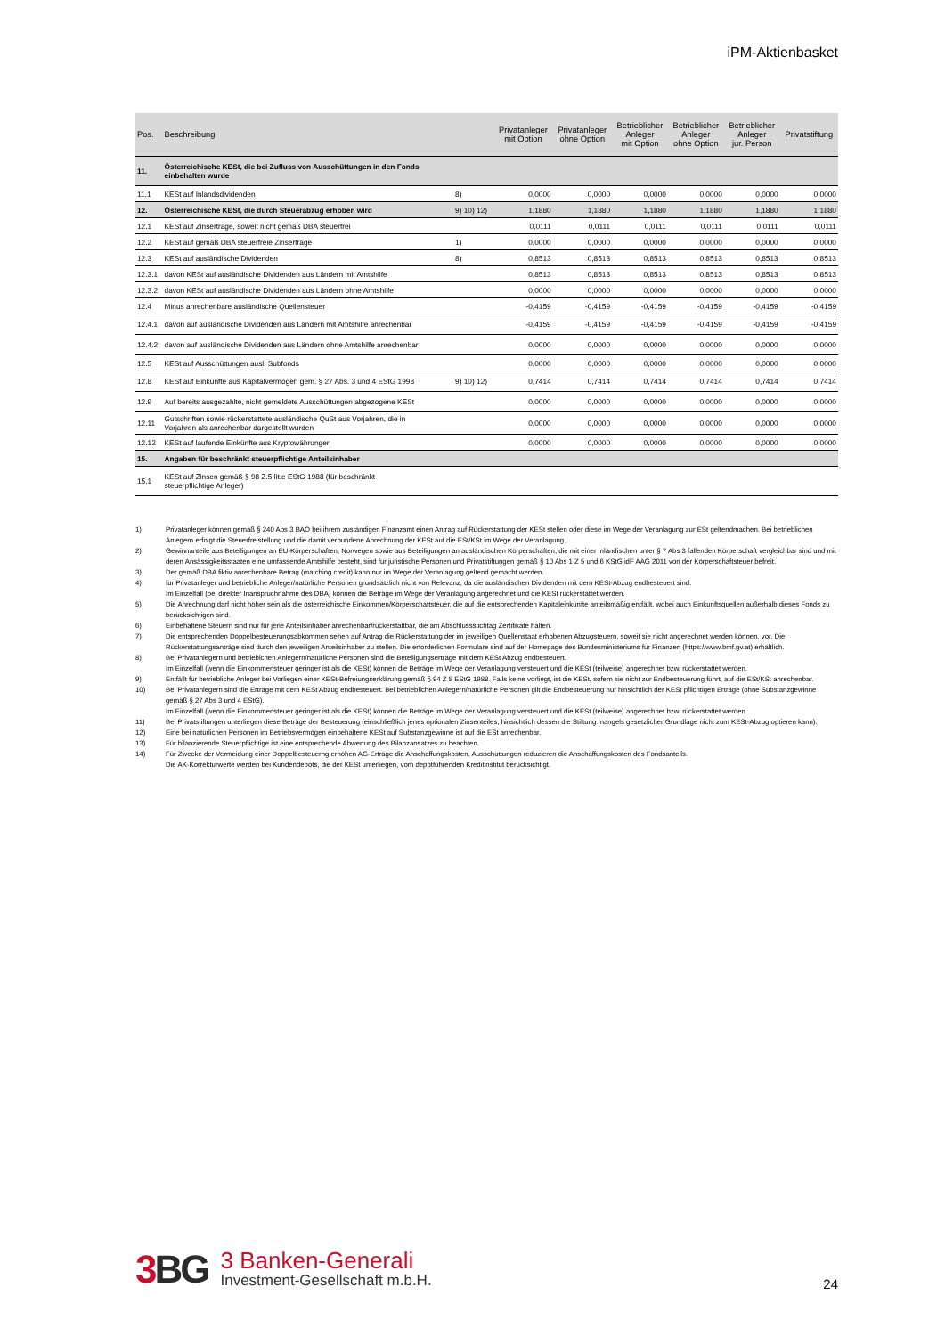iPM-Aktienbasket
| Pos. | Beschreibung | | Privatanleger mit Option | Privatanleger ohne Option | Betrieblicher Anleger mit Option | Betrieblicher Anleger ohne Option | Betrieblicher Anleger jur. Person | Privatstiftung |
| --- | --- | --- | --- | --- | --- | --- | --- | --- |
| 11. | Österreichische KESt, die bei Zufluss von Ausschüttungen in den Fonds einbehalten wurde | | | | | | | |
| 11.1 | KESt auf Inlandsdividenden | 8) | 0,0000 | 0,0000 | 0,0000 | 0,0000 | 0,0000 | 0,0000 |
| 12. | Österreichische KESt, die durch Steuerabzug erhoben wird | 9) 10) 12) | 1,1880 | 1,1880 | 1,1880 | 1,1880 | 1,1880 | 1,1880 |
| 12.1 | KESt auf Zinserträge, soweit nicht gemäß DBA steuerfrei | | 0,0111 | 0,0111 | 0,0111 | 0,0111 | 0,0111 | 0,0111 |
| 12.2 | KESt auf gemäß DBA steuerfreie Zinserträge | 1) | 0,0000 | 0,0000 | 0,0000 | 0,0000 | 0,0000 | 0,0000 |
| 12.3 | KESt auf ausländische Dividenden | 8) | 0,8513 | 0,8513 | 0,8513 | 0,8513 | 0,8513 | 0,8513 |
| 12.3.1 | davon KESt auf ausländische Dividenden aus Ländern mit Amtshilfe | | 0,8513 | 0,8513 | 0,8513 | 0,8513 | 0,8513 | 0,8513 |
| 12.3.2 | davon KESt auf ausländische Dividenden aus Ländern ohne Amtshilfe | | 0,0000 | 0,0000 | 0,0000 | 0,0000 | 0,0000 | 0,0000 |
| 12.4 | Minus anrechenbare ausländische Quellensteuer | | -0,4159 | -0,4159 | -0,4159 | -0,4159 | -0,4159 | -0,4159 |
| 12.4.1 | davon auf ausländische Dividenden aus Ländern mit Amtshilfe anrechenbar | | -0,4159 | -0,4159 | -0,4159 | -0,4159 | -0,4159 | -0,4159 |
| 12.4.2 | davon auf ausländische Dividenden aus Ländern ohne Amtshilfe anrechenbar | | 0,0000 | 0,0000 | 0,0000 | 0,0000 | 0,0000 | 0,0000 |
| 12.5 | KESt auf Ausschüttungen ausl. Subfonds | | 0,0000 | 0,0000 | 0,0000 | 0,0000 | 0,0000 | 0,0000 |
| 12.8 | KESt auf Einkünfte aus Kapitalvermögen gem. § 27 Abs. 3 und 4 EStG 1998 | 9) 10) 12) | 0,7414 | 0,7414 | 0,7414 | 0,7414 | 0,7414 | 0,7414 |
| 12.9 | Auf bereits ausgezahlte, nicht gemeldete Ausschüttungen abgezogene KESt | | 0,0000 | 0,0000 | 0,0000 | 0,0000 | 0,0000 | 0,0000 |
| 12.11 | Gutschriften sowie rückerstattete ausländische QuSt aus Vorjahren, die in Vorjahren als anrechenbar dargestellt wurden | | 0,0000 | 0,0000 | 0,0000 | 0,0000 | 0,0000 | 0,0000 |
| 12.12 | KESt auf laufende Einkünfte aus Kryptowährungen | | 0,0000 | 0,0000 | 0,0000 | 0,0000 | 0,0000 | 0,0000 |
| 15. | Angaben für beschränkt steuerpflichtige Anteilsinhaber | | | | | | | |
| 15.1 | KESt auf Zinsen gemäß § 98 Z.5 lit.e EStG 1988 (für beschränkt steuerpflichtige Anleger) | | | | | | | |
1) Privatanleger können gemäß § 240 Abs 3 BAO bei ihrem zuständigen Finanzamt einen Antrag auf Rückerstattung der KESt stellen oder diese im Wege der Veranlagung zur ESt geltendmachen. Bei betrieblichen Anlegern erfolgt die Steuerfreistellung und die damit verbundene Anrechnung der KESt auf die ESt/KSt im Wege der Veranlagung.
2) Gewinnanteile aus Beteiligungen an EU-Körperschaften, Norwegen sowie aus Beteiligungen an ausländischen Körperschaften, die mit einer inländischen unter § 7 Abs 3 fallenden Körperschaft vergleichbar sind und mit deren Ansässigkeitsstaaten eine umfassende Amtshilfe besteht, sind für juristische Personen und Privatstiftungen gemäß § 10 Abs 1 Z 5 und 6 KStG idF AÄG 2011 von der Körperschaftsteuer befreit.
3) Der gemäß DBA fiktiv anrechenbare Betrag (matching credit) kann nur im Wege der Veranlagung geltend gemacht werden.
4) für Privatanleger und betriebliche Anleger/natürliche Personen grundsätzlich nicht von Relevanz, da die ausländischen Dividenden mit dem KESt-Abzug endbesteuert sind.
Im Einzelfall (bei direkter Inanspruchnahme des DBA) können die Beträge im Wege der Veranlagung angerechnet und die KESt rückerstattet werden.
5) Die Anrechnung darf nicht höher sein als die österreichische Einkommen/Körperschaftsteuer, die auf die entsprechenden Kapitaleinkünfte anteilsmäßig entfällt, wobei auch Einkunftsquellen außerhalb dieses Fonds zu berücksichtigen sind.
6) Einbehaltene Steuern sind nur für jene Anteilsinhaber anrechenbar/rückerstattbar, die am Abschlussstichtag Zertifikate halten.
7) Die entsprechenden Doppelbesteuerungsabkommen sehen auf Antrag die Rückerstattung der im jeweiligen Quellenstaat erhobenen Abzugsteuern, soweit sie nicht angerechnet werden können, vor. Die Rückerstattungsanträge sind durch den jeweiligen Anteilsinhaber zu stellen. Die erforderlichen Formulare sind auf der Homepage des Bundesministeriums für Finanzen (https://www.bmf.gv.at) erhältlich.
8) Bei Privatanlegern und betriebichen Anlegern/natürliche Personen sind die Beteiligungserträge mit dem KESt Abzug endbesteuert.
Im Einzelfall (wenn die Einkommensteuer geringer ist als die KESt) können die Beträge im Wege der Veranlagung versteuert und die KESt (teilweise) angerechnet bzw. rückerstattet werden.
9) Entfällt für betriebliche Anleger bei Vorliegen einer KESt-Befreiungserklärung gemäß § 94 Z 5 EStG 1988. Falls keine vorliegt, ist die KESt, sofern sie nicht zur Endbesteuerung führt, auf die ESt/KSt anrechenbar.
10) Bei Privatanlegern sind die Erträge mit dem KESt Abzug endbesteuert. Bei betrieblichen Anlegern/natürliche Personen gilt die Endbesteuerung nur hinsichtlich der KESt pflichtigen Erträge (ohne Substanzgewinne gemäß § 27 Abs 3 und 4 EStG).
Im Einzelfall (wenn die Einkommensteuer geringer ist als die KESt) können die Beträge im Wege der Veranlagung versteuert und die KESt (teilweise) angerechnet bzw. rückerstattet werden.
11) Bei Privatstiftungen unterliegen diese Beträge der Besteuerung (einschließlich jenes optionalen Zinsenteiles, hinsichtlich dessen die Stiftung mangels gesetzlicher Grundlage nicht zum KESt-Abzug optieren kann).
12) Eine bei natürlichen Personen im Betriebsvermögen einbehaltene KESt auf Substanzgewinne ist auf die ESt anrechenbar.
13) Für bilanzierende Steuerpflichtige ist eine entsprechende Abwertung des Bilanzansatzes zu beachten.
14) Für Zwecke der Vermeidung einer Doppelbesteuerng erhöhen AG-Erträge die Anschaffungskosten, Ausschüttungen reduzieren die Anschaffungskosten des Fondsanteils.
Die AK-Korrekturwerte werden bei Kundendepots, die der KESt unterliegen, vom depotführenden Kreditinstitut berücksichtigt.
3 BG
3 Banken-Generali
Investment-Gesellschaft m.b.H.
24